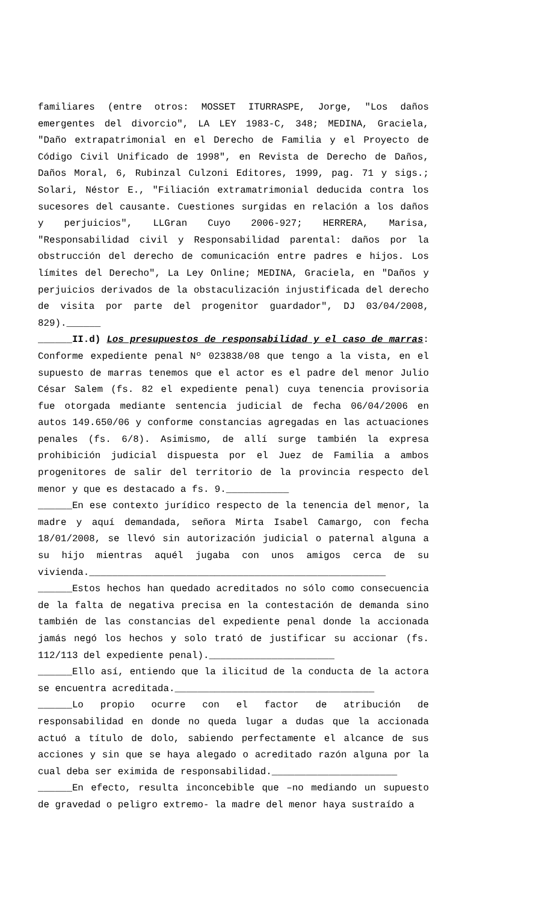familiares (entre otros: MOSSET ITURRASPE, Jorge, "Los daños emergentes del divorcio", LA LEY 1983-C, 348; MEDINA, Graciela, "Daño extrapatrimonial en el Derecho de Familia y el Proyecto de Código Civil Unificado de 1998", en Revista de Derecho de Daños, Daños Moral, 6, Rubinzal Culzoni Editores, 1999, pag. 71 y sigs.; Solari, Néstor E., "Filiación extramatrimonial deducida contra los sucesores del causante. Cuestiones surgidas en relación a los daños y perjuicios", LLGran Cuyo 2006-927; HERRERA, Marisa, "Responsabilidad civil y Responsabilidad parental: daños por la obstrucción del derecho de comunicación entre padres e hijos. Los límites del Derecho", La Ley Online; MEDINA, Graciela, en "Daños y perjuicios derivados de la obstaculización injustificada del derecho de visita por parte del progenitor guardador", DJ 03/04/2008, 829).______
______II.d) Los presupuestos de responsabilidad y el caso de marras: Conforme expediente penal Nº 023838/08 que tengo a la vista, en el supuesto de marras tenemos que el actor es el padre del menor Julio César Salem (fs. 82 el expediente penal) cuya tenencia provisoria fue otorgada mediante sentencia judicial de fecha 06/04/2006 en autos 149.650/06 y conforme constancias agregadas en las actuaciones penales (fs. 6/8). Asimismo, de allí surge también la expresa prohibición judicial dispuesta por el Juez de Familia a ambos progenitores de salir del territorio de la provincia respecto del menor y que es destacado a fs. 9.___________
______En ese contexto jurídico respecto de la tenencia del menor, la madre y aquí demandada, señora Mirta Isabel Camargo, con fecha 18/01/2008, se llevó sin autorización judicial o paternal alguna a su hijo mientras aquél jugaba con unos amigos cerca de su vivienda.____________________________________________________
______Estos hechos han quedado acreditados no sólo como consecuencia de la falta de negativa precisa en la contestación de demanda sino también de las constancias del expediente penal donde la accionada jamás negó los hechos y solo trató de justificar su accionar (fs. 112/113 del expediente penal).______________________
______Ello así, entiendo que la ilicitud de la conducta de la actora se encuentra acreditada.___________________________________
______Lo propio ocurre con el factor de atribución de responsabilidad en donde no queda lugar a dudas que la accionada actuó a título de dolo, sabiendo perfectamente el alcance de sus acciones y sin que se haya alegado o acreditado razón alguna por la cual deba ser eximida de responsabilidad.______________________
______En efecto, resulta inconcebible que –no mediando un supuesto de gravedad o peligro extremo- la madre del menor haya sustraído a